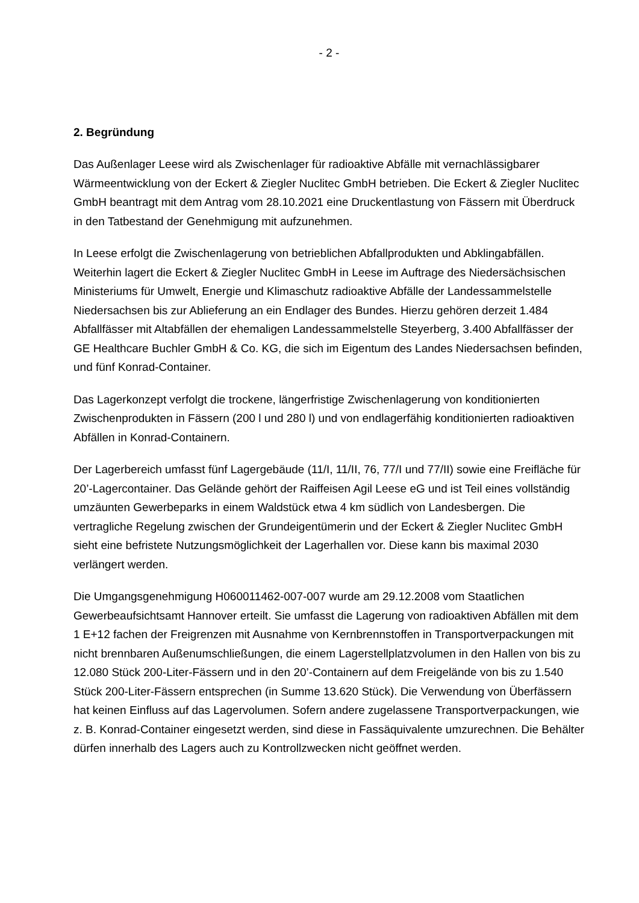- 2 -
2. Begründung
Das Außenlager Leese wird als Zwischenlager für radioaktive Abfälle mit vernachlässig­barer Wärmeentwicklung von der Eckert & Ziegler Nuclitec GmbH betrieben. Die Eckert & Ziegler Nuclitec GmbH beantragt mit dem Antrag vom 28.10.2021 eine Druckentlastung von Fässern mit Überdruck in den Tatbestand der Genehmigung mit aufzunehmen.
In Leese erfolgt die Zwischenlagerung von betrieblichen Abfallprodukten und Abklingab­fällen. Weiterhin lagert die Eckert & Ziegler Nuclitec GmbH in Leese im Auftrage des Nie­dersächsischen Ministeriums für Umwelt, Energie und Klimaschutz radioaktive Abfälle der Landessammelstelle Niedersachsen bis zur Ablieferung an ein Endlager des Bundes. Hierzu gehören derzeit 1.484 Abfallfässer mit Altabfällen der ehemaligen Landessammel­stelle Steyerberg, 3.400 Abfallfässer der GE Healthcare Buchler GmbH & Co. KG, die sich im Eigentum des Landes Niedersachsen befinden, und fünf Konrad-Container.
Das Lagerkonzept verfolgt die trockene, längerfristige Zwischenlagerung von konditionier­ten Zwischenprodukten in Fässern (200 l und 280 l) und von endlagerfähig konditionier­ten radioaktiven Abfällen in Konrad-Containern.
Der Lagerbereich umfasst fünf Lagergebäude (11/I, 11/II, 76, 77/I und 77/II) sowie eine Freifläche für 20’-Lagercontainer. Das Gelände gehört der Raiffeisen Agil Leese eG und ist Teil eines vollständig umzäunten Gewerbeparks in einem Waldstück etwa 4 km süd­lich von Landesbergen. Die vertragliche Regelung zwischen der Grundeigentümerin und der Eckert & Ziegler Nuclitec GmbH sieht eine befristete Nutzungsmöglichkeit der Lager­hallen vor. Diese kann bis maximal 2030 verlängert werden.
Die Umgangsgenehmigung H060011462-007-007 wurde am 29.12.2008 vom Staatlichen Gewerbeaufsichtsamt Hannover erteilt. Sie umfasst die Lagerung von radioaktiven Abfäl­len mit dem 1 E+12 fachen der Freigrenzen mit Ausnahme von Kernbrennstoffen in Transportverpackungen mit nicht brennbaren Außenumschließungen, die einem Lager­stellplatzvolumen in den Hallen von bis zu 12.080 Stück 200-Liter-Fässern und in den 20’-Containern auf dem Freigelände von bis zu 1.540 Stück 200-Liter-Fässern entspre­chen (in Summe 13.620 Stück). Die Verwendung von Überfässern hat keinen Einfluss auf das Lagervolumen. Sofern andere zugelassene Transportverpackungen, wie z. B. Kon­rad-Container eingesetzt werden, sind diese in Fassäquivalente umzurechnen. Die Be­hälter dürfen innerhalb des Lagers auch zu Kontrollzwecken nicht geöffnet werden.